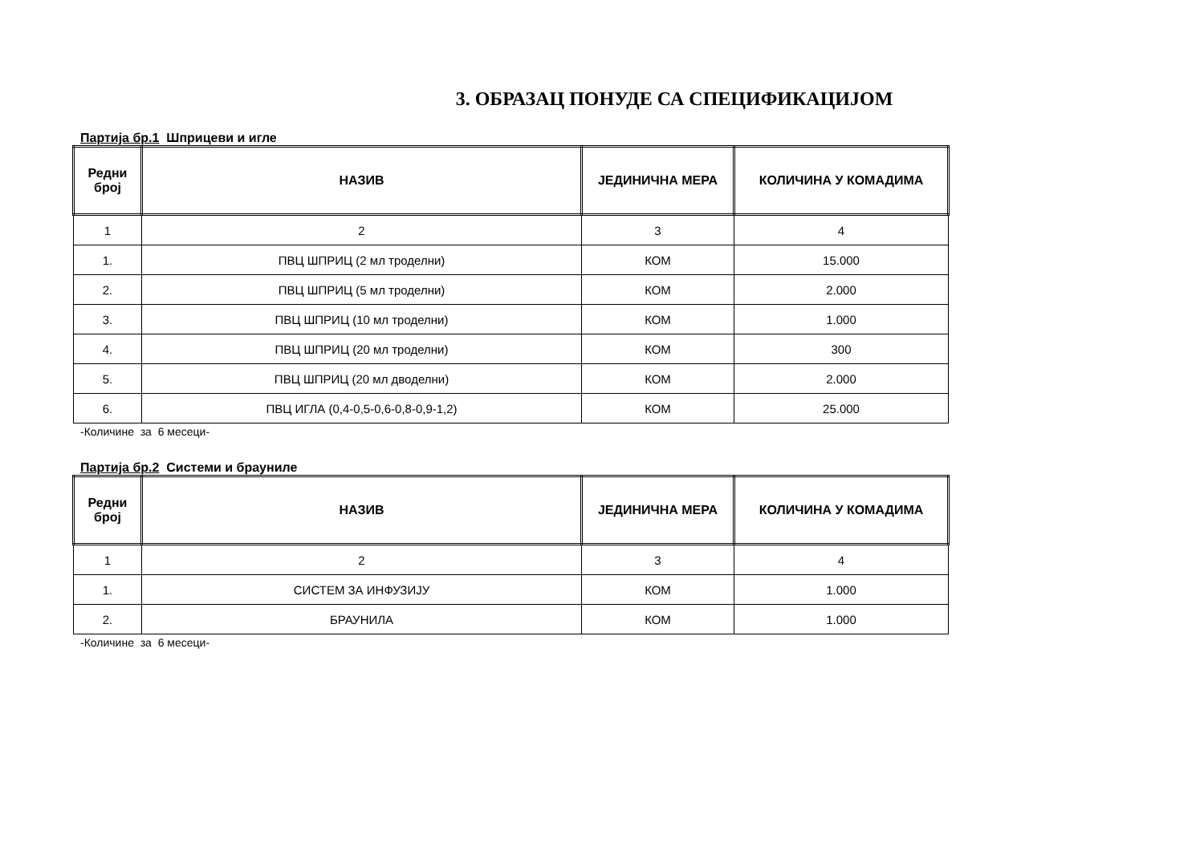3. ОБРАЗАЦ ПОНУДЕ СА СПЕЦИФИКАЦИЈОМ
Партија бр.1 Шприцеви и игле
| Редни број | НАЗИВ | ЈЕДИНИЧНА МЕРА | КОЛИЧИНА У КОМАДИМА |
| --- | --- | --- | --- |
| 1 | 2 | 3 | 4 |
| 1. | ПВЦ ШПРИЦ (2 мл троделни) | КОМ | 15.000 |
| 2. | ПВЦ ШПРИЦ (5 мл троделни) | КОМ | 2.000 |
| 3. | ПВЦ ШПРИЦ (10 мл троделни) | КОМ | 1.000 |
| 4. | ПВЦ ШПРИЦ (20 мл троделни) | КОМ | 300 |
| 5. | ПВЦ ШПРИЦ (20 мл дводелни) | КОМ | 2.000 |
| 6. | ПВЦ ИГЛА (0,4-0,5-0,6-0,8-0,9-1,2) | КОМ | 25.000 |
-Количине за 6 месеци-
Партија бр.2 Системи и брауниле
| Редни број | НАЗИВ | ЈЕДИНИЧНА МЕРА | КОЛИЧИНА У КОМАДИМА |
| --- | --- | --- | --- |
| 1 | 2 | 3 | 4 |
| 1. | СИСТЕМ ЗА ИНФУЗИЈУ | КОМ | 1.000 |
| 2. | БРАУНИЛА | КОМ | 1.000 |
-Количине за 6 месеци-